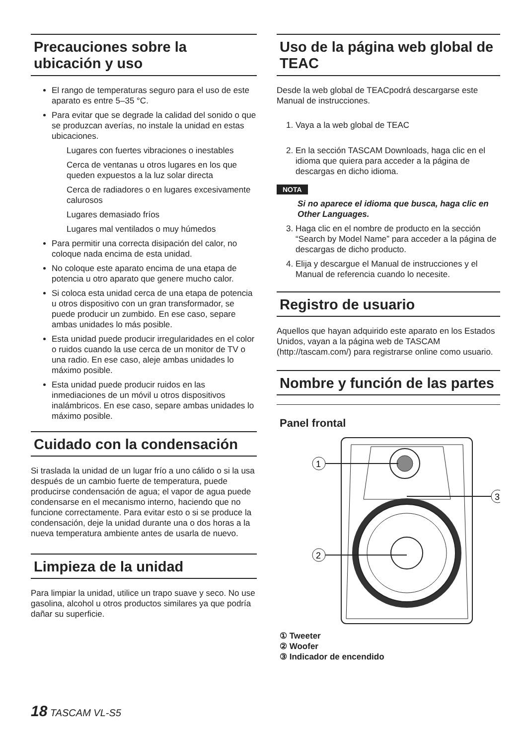Precauciones sobre la ubicación y uso
El rango de temperaturas seguro para el uso de este aparato es entre 5–35 °C.
Para evitar que se degrade la calidad del sonido o que se produzcan averías, no instale la unidad en estas ubicaciones.
Lugares con fuertes vibraciones o inestables
Cerca de ventanas u otros lugares en los que queden expuestos a la luz solar directa
Cerca de radiadores o en lugares excesivamente calurosos
Lugares demasiado fríos
Lugares mal ventilados o muy húmedos
Para permitir una correcta disipación del calor, no coloque nada encima de esta unidad.
No coloque este aparato encima de una etapa de potencia u otro aparato que genere mucho calor.
Si coloca esta unidad cerca de una etapa de potencia u otros dispositivo con un gran transformador, se puede producir un zumbido. En ese caso, separe ambas unidades lo más posible.
Esta unidad puede producir irregularidades en el color o ruidos cuando la use cerca de un monitor de TV o una radio. En ese caso, aleje ambas unidades lo máximo posible.
Esta unidad puede producir ruidos en las inmediaciones de un móvil u otros dispositivos inalámbricos. En ese caso, separe ambas unidades lo máximo posible.
Cuidado con la condensación
Si traslada la unidad de un lugar frío a uno cálido o si la usa después de un cambio fuerte de temperatura, puede producirse condensación de agua; el vapor de agua puede condensarse en el mecanismo interno, haciendo que no funcione correctamente. Para evitar esto o si se produce la condensación, deje la unidad durante una o dos horas a la nueva temperatura ambiente antes de usarla de nuevo.
Limpieza de la unidad
Para limpiar la unidad, utilice un trapo suave y seco. No use gasolina, alcohol u otros productos similares ya que podría dañar su superficie.
Uso de la página web global de TEAC
Desde la web global de TEACpodrá descargarse este Manual de instrucciones.
1. Vaya a la web global de TEAC
2. En la sección TASCAM Downloads, haga clic en el idioma que quiera para acceder a la página de descargas en dicho idioma.
NOTA
Si no aparece el idioma que busca, haga clic en Other Languages.
3. Haga clic en el nombre de producto en la sección “Search by Model Name” para acceder a la página de descargas de dicho producto.
4. Elija y descargue el Manual de instrucciones y el Manual de referencia cuando lo necesite.
Registro de usuario
Aquellos que hayan adquirido este aparato en los Estados Unidos, vayan a la página web de TASCAM (http://tascam.com/) para registrarse online como usuario.
Nombre y función de las partes
Panel frontal
1
2
3
① Tweeter
② Woofer
③ Indicador de encendido
18 TASCAM VL-S5